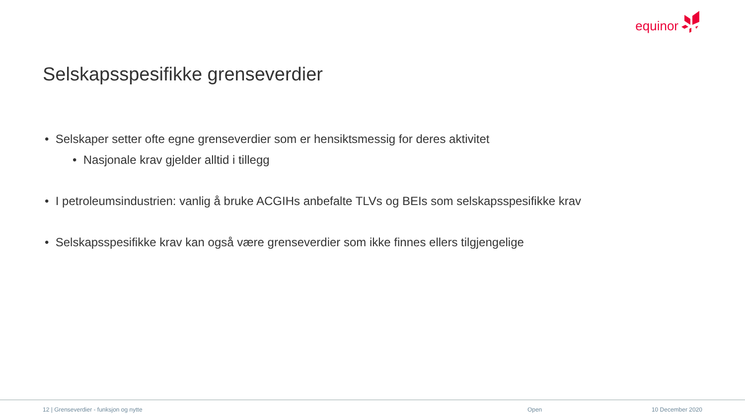equinor
Selskapsspesifikke grenseverdier
• Selskaper setter ofte egne grenseverdier som er hensiktsmessig for deres aktivitet
• Nasjonale krav gjelder alltid i tillegg
• I petroleumsindustrien: vanlig å bruke ACGIHs anbefalte TLVs og BEIs som selskapsspesifikke krav
• Selskapsspesifikke krav kan også være grenseverdier som ikke finnes ellers tilgjengelige
12 | Grenseverdier - funksjon og nytte Open 10 December 2020